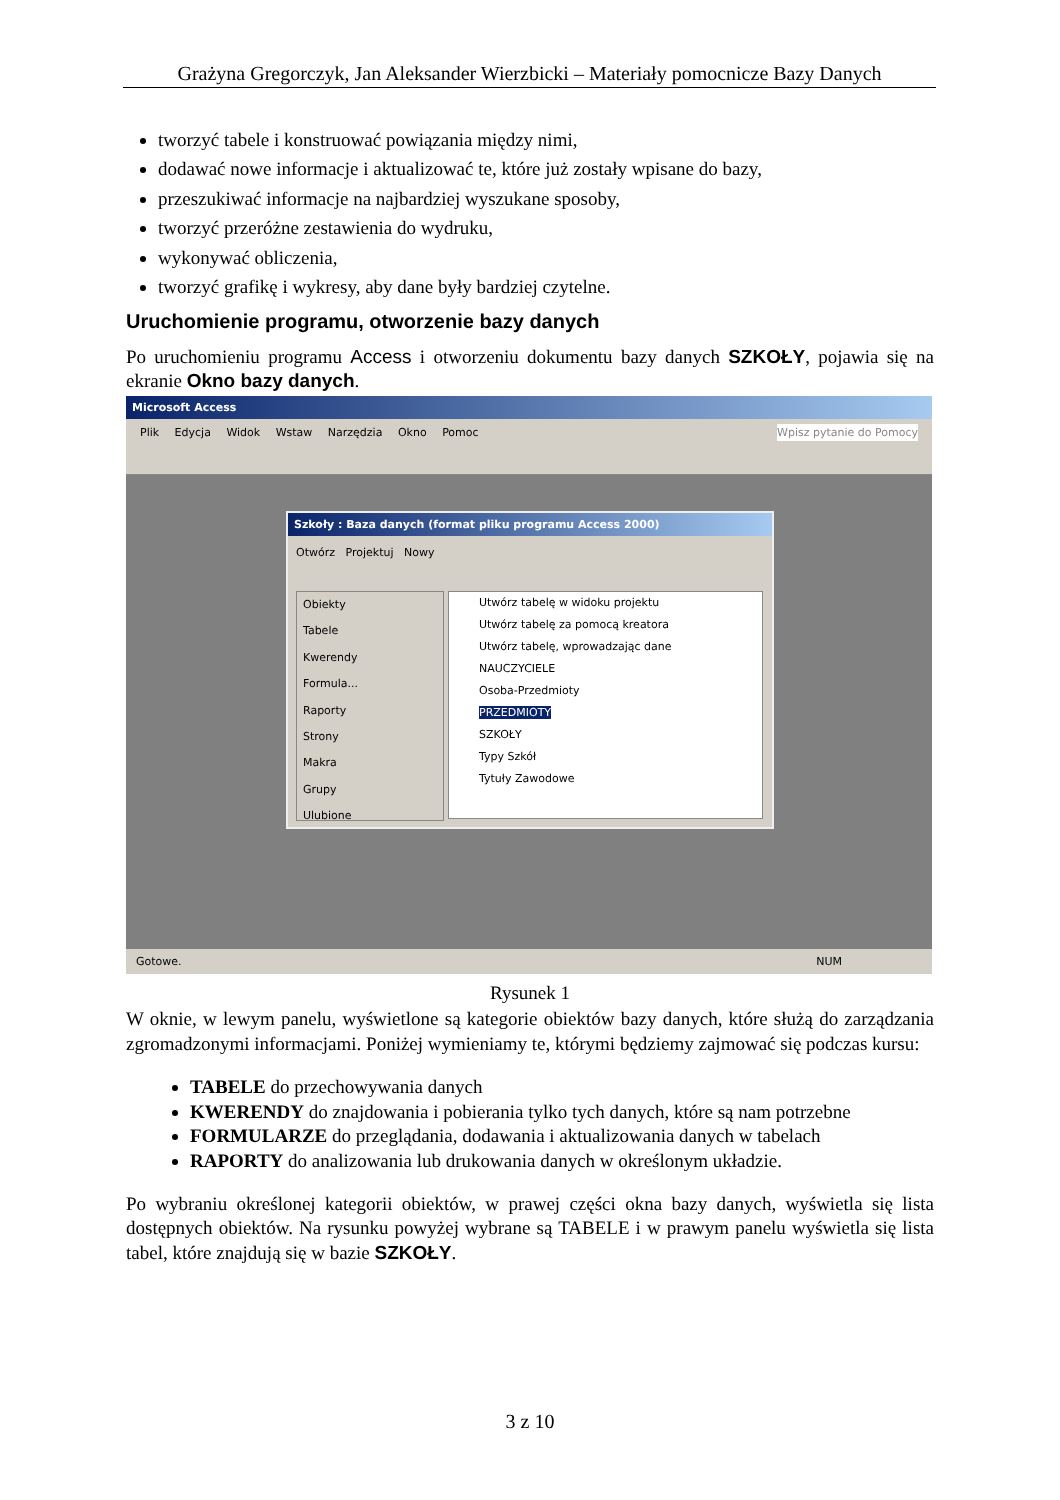Grażyna Gregorczyk, Jan Aleksander Wierzbicki – Materiały pomocnicze Bazy Danych
tworzyć tabele i konstruować powiązania między nimi,
dodawać nowe informacje i aktualizować te, które już zostały wpisane do bazy,
przeszukiwać informacje na najbardziej wyszukane sposoby,
tworzyć przeróżne zestawienia do wydruku,
wykonywać obliczenia,
tworzyć grafikę i wykresy, aby dane były bardziej czytelne.
Uruchomienie programu, otworzenie bazy danych
Po uruchomieniu programu Access i otworzeniu dokumentu bazy danych SZKOŁY, pojawia się na ekranie Okno bazy danych.
Microsoft Access
Plik Edycja Widok Wstaw Narzędzia Okno Pomoc Wpisz pytanie do Pomocy
Szkoły : Baza danych (format pliku programu Access 2000)
Otwórz Projektuj Nowy
Obiekty
Tabele
Kwerendy
Formula...
Raporty
Strony
Makra
Grupy
Ulubione
Utwórz tabelę w widoku projektu
Utwórz tabelę za pomocą kreatora
Utwórz tabelę, wprowadzając dane
NAUCZYCIELE
Osoba-Przedmioty
PRZEDMIOTY
SZKOŁY
Typy Szkół
Tytuły Zawodowe
Gotowe. NUM
Rysunek 1
W oknie, w lewym panelu, wyświetlone są kategorie obiektów bazy danych, które służą do zarządzania zgromadzonymi informacjami. Poniżej wymieniamy te, którymi będziemy zajmować się podczas kursu:
TABELE do przechowywania danych
KWERENDY do znajdowania i pobierania tylko tych danych, które są nam potrzebne
FORMULARZE do przeglądania, dodawania i aktualizowania danych w tabelach
RAPORTY do analizowania lub drukowania danych w określonym układzie.
Po wybraniu określonej kategorii obiektów, w prawej części okna bazy danych, wyświetla się lista dostępnych obiektów. Na rysunku powyżej wybrane są TABELE i w prawym panelu wyświetla się lista tabel, które znajdują się w bazie SZKOŁY.
3 z 10